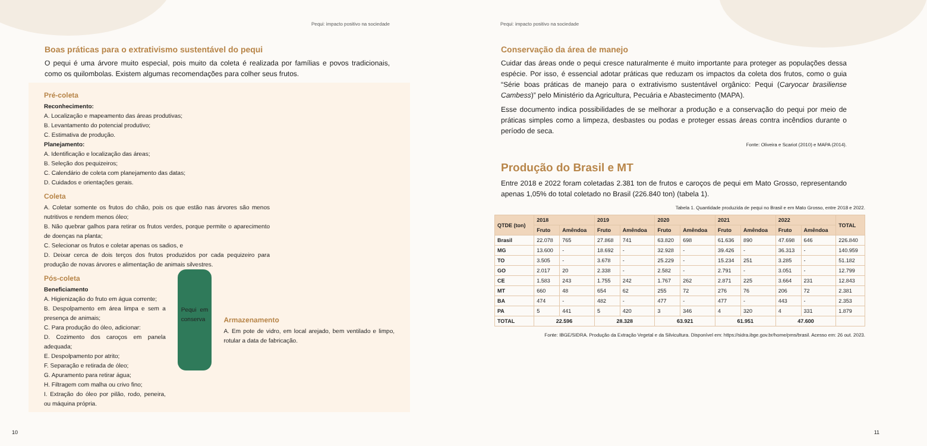Pequi: impacto positivo na sociedade
Boas práticas para o extrativismo sustentável do pequi
O pequi é uma árvore muito especial, pois muito da coleta é realizada por famílias e povos tradicionais, como os quilombolas. Existem algumas recomendações para colher seus frutos.
Pré-coleta
Reconhecimento:
A. Localização e mapeamento das áreas produtivas;
B. Levantamento do potencial produtivo;
C. Estimativa de produção.
Planejamento:
A. Identificação e localização das áreas;
B. Seleção dos pequizeiros;
C. Calendário de coleta com planejamento das datas;
D. Cuidados e orientações gerais.
Coleta
A. Coletar somente os frutos do chão, pois os que estão nas árvores são menos nutritivos e rendem menos óleo;
B. Não quebrar galhos para retirar os frutos verdes, porque permite o aparecimento de doenças na planta;
C. Selecionar os frutos e coletar apenas os sadios, e
D. Deixar cerca de dois terços dos frutos produzidos por cada pequizeiro para produção de novas árvores e alimentação de animais silvestres.
Pós-coleta
Beneficiamento
A. Higienização do fruto em água corrente;
B. Despolpamento em área limpa e sem a presença de animais;
C. Para produção do óleo, adicionar:
D. Cozimento dos caroços em panela adequada;
E. Despolpamento por atrito;
F. Separação e retirada de óleo;
G. Apuramento para retirar água;
H. Filtragem com malha ou crivo fino;
I. Extração do óleo por pilão, rodo, peneira, ou máquina própria.
Pequi em conserva
Armazenamento
A. Em pote de vidro, em local arejado, bem ventilado e limpo, rotular a data de fabricação.
10
Pequi: impacto positivo na sociedade
Conservação da área de manejo
Cuidar das áreas onde o pequi cresce naturalmente é muito importante para proteger as populações dessa espécie. Por isso, é essencial adotar práticas que reduzam os impactos da coleta dos frutos, como o guia “Série boas práticas de manejo para o extrativismo sustentável orgânico: Pequi (Caryocar brasiliense Cambess)” pelo Ministério da Agricultura, Pecuária e Abastecimento (MAPA).
Esse documento indica possibilidades de se melhorar a produção e a conservação do pequi por meio de práticas simples como a limpeza, desbastes ou podas e proteger essas áreas contra incêndios durante o período de seca.
Fonte: Oliveira e Scariot (2010) e MAPA (2014).
Produção do Brasil e MT
Entre 2018 e 2022 foram coletadas 2.381 ton de frutos e caroços de pequi em Mato Grosso, representando apenas 1,05% do total coletado no Brasil (226.840 ton) (tabela 1).
Tabela 1. Quantidade produzida de pequi no Brasil e em Mato Grosso, entre 2018 e 2022.
| QTDE (ton) | 2018 | | 2019 | | 2020 | | 2021 | | 2022 | | TOTAL |
| --- | --- | --- | --- | --- | --- | --- | --- | --- | --- | --- | --- |
| | Fruto | Amêndoa | Fruto | Amêndoa | Fruto | Amêndoa | Fruto | Amêndoa | Fruto | Amêndoa | |
| Brasil | 22.078 | 765 | 27.868 | 741 | 63.820 | 698 | 61.636 | 890 | 47.698 | 646 | 226.840 |
| MG | 13.600 | - | 18.692 | - | 32.928 | - | 39.426 | - | 36.313 | - | 140.959 |
| TO | 3.505 | - | 3.678 | - | 25.229 | - | 15.234 | 251 | 3.285 | - | 51.182 |
| GO | 2.017 | 20 | 2.338 | - | 2.582 | - | 2.791 | - | 3.051 | - | 12.799 |
| CE | 1.583 | 243 | 1.755 | 242 | 1.767 | 262 | 2.871 | 225 | 3.664 | 231 | 12.843 |
| MT | 660 | 48 | 654 | 62 | 255 | 72 | 276 | 76 | 206 | 72 | 2.381 |
| BA | 474 | - | 482 | - | 477 | - | 477 | - | 443 | - | 2.353 |
| PA | 5 | 441 | 5 | 420 | 3 | 346 | 4 | 320 | 4 | 331 | 1.879 |
| TOTAL | 22.596 | | 28.328 | | 63.921 | | 61.951 | | 47.600 | | |
Fonte: IBGE/SIDRA. Produção da Extração Vegetal e da Silvicultura. Disponível em: https://sidra.ibge.gov.br/home/pms/brasil. Acesso em: 26 out. 2023.
11